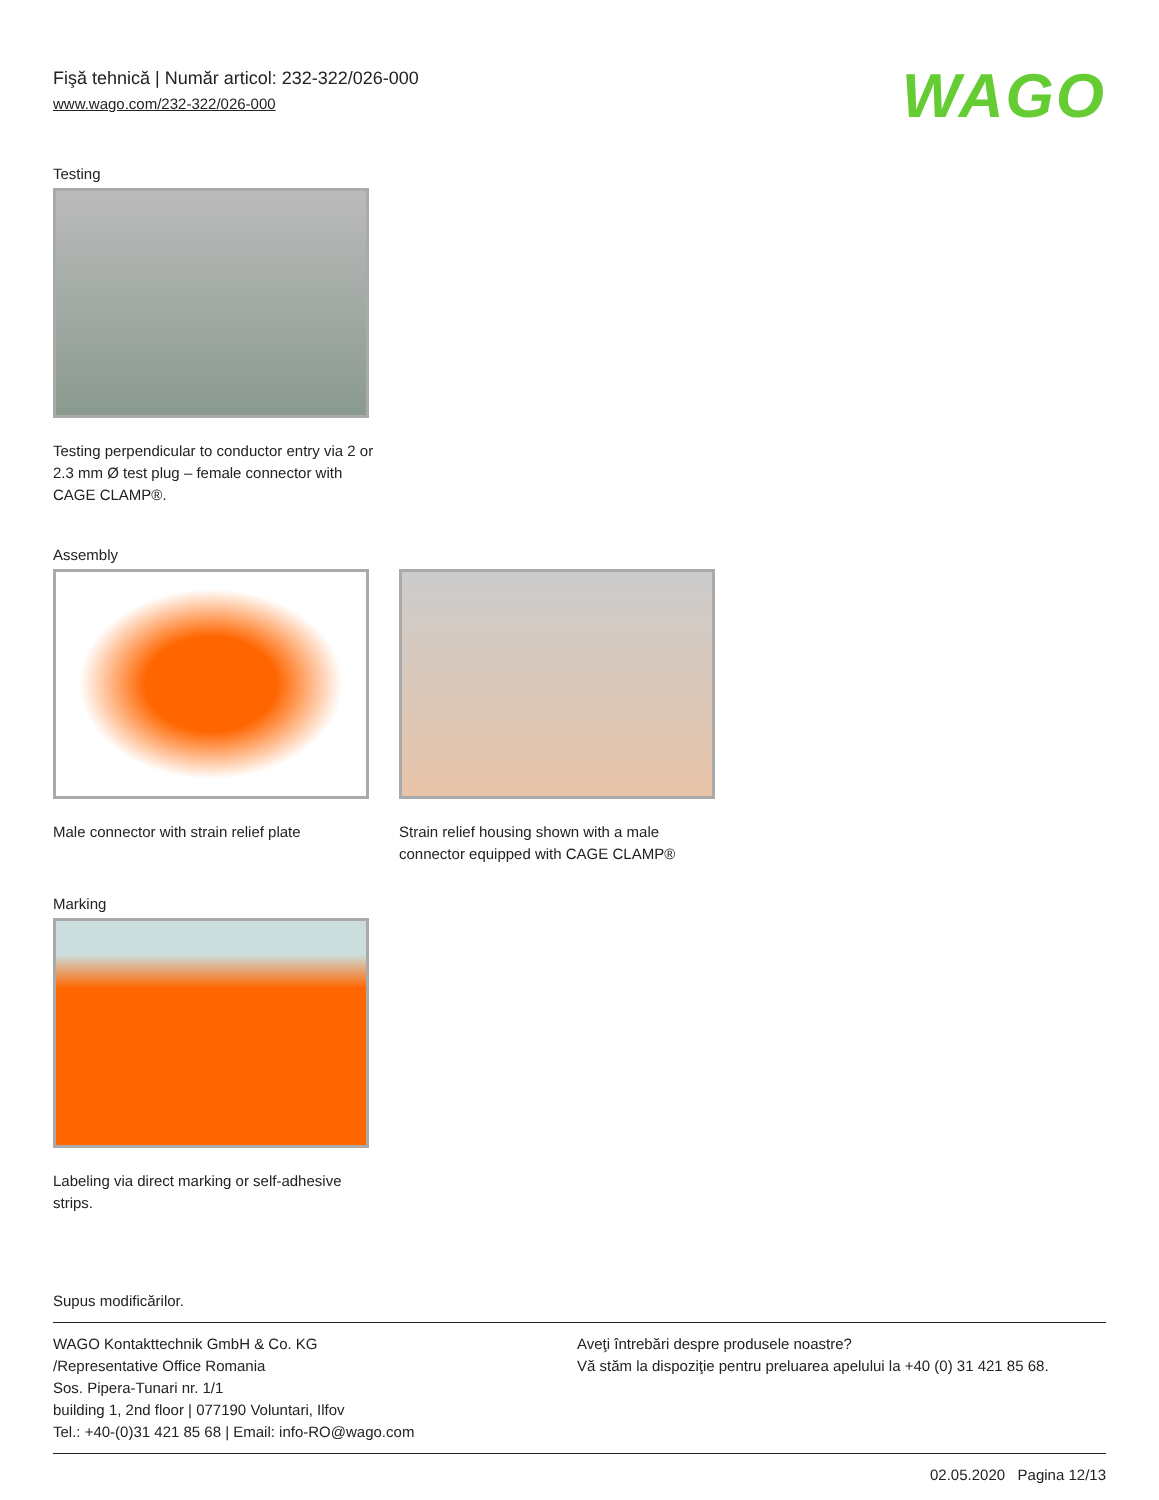Fişă tehnică | Număr articol: 232-322/026-000
www.wago.com/232-322/026-000
WAGO
Testing
Testing perpendicular to conductor entry via 2 or 2.3 mm Ø test plug – female connector with CAGE CLAMP®.
Assembly
Male connector with strain relief plate
Strain relief housing shown with a male connector equipped with CAGE CLAMP®
Marking
Labeling via direct marking or self-adhesive strips.
Supus modificărilor.
WAGO Kontakttechnik GmbH & Co. KG
/Representative Office Romania
Sos. Pipera-Tunari nr. 1/1
building 1, 2nd floor | 077190 Voluntari, Ilfov
Tel.: +40-(0)31 421 85 68 | Email: info-RO@wago.com
Aveţi întrebări despre produsele noastre?
Vă stăm la dispoziţie pentru preluarea apelului la +40 (0) 31 421 85 68.
02.05.2020 Pagina 12/13